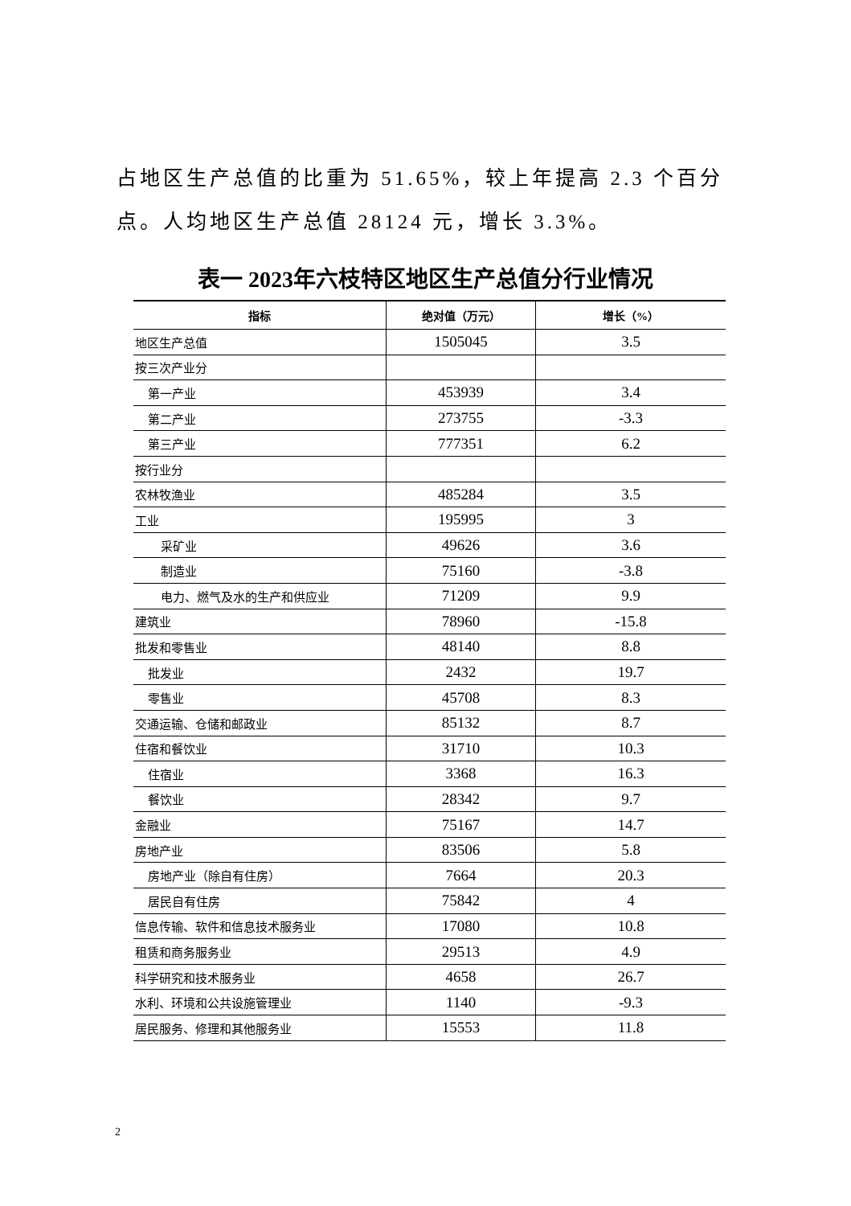占地区生产总值的比重为 51.65%，较上年提高 2.3 个百分点。人均地区生产总值 28124 元，增长 3.3%。
表一 2023年六枝特区地区生产总值分行业情况
| 指标 | 绝对值（万元） | 增长（%） |
| --- | --- | --- |
| 地区生产总值 | 1505045 | 3.5 |
| 按三次产业分 | | |
| 第一产业 | 453939 | 3.4 |
| 第二产业 | 273755 | -3.3 |
| 第三产业 | 777351 | 6.2 |
| 按行业分 | | |
| 农林牧渔业 | 485284 | 3.5 |
| 工业 | 195995 | 3 |
| 采矿业 | 49626 | 3.6 |
| 制造业 | 75160 | -3.8 |
| 电力、燃气及水的生产和供应业 | 71209 | 9.9 |
| 建筑业 | 78960 | -15.8 |
| 批发和零售业 | 48140 | 8.8 |
| 批发业 | 2432 | 19.7 |
| 零售业 | 45708 | 8.3 |
| 交通运输、仓储和邮政业 | 85132 | 8.7 |
| 住宿和餐饮业 | 31710 | 10.3 |
| 住宿业 | 3368 | 16.3 |
| 餐饮业 | 28342 | 9.7 |
| 金融业 | 75167 | 14.7 |
| 房地产业 | 83506 | 5.8 |
| 房地产业（除自有住房） | 7664 | 20.3 |
| 居民自有住房 | 75842 | 4 |
| 信息传输、软件和信息技术服务业 | 17080 | 10.8 |
| 租赁和商务服务业 | 29513 | 4.9 |
| 科学研究和技术服务业 | 4658 | 26.7 |
| 水利、环境和公共设施管理业 | 1140 | -9.3 |
| 居民服务、修理和其他服务业 | 15553 | 11.8 |
2